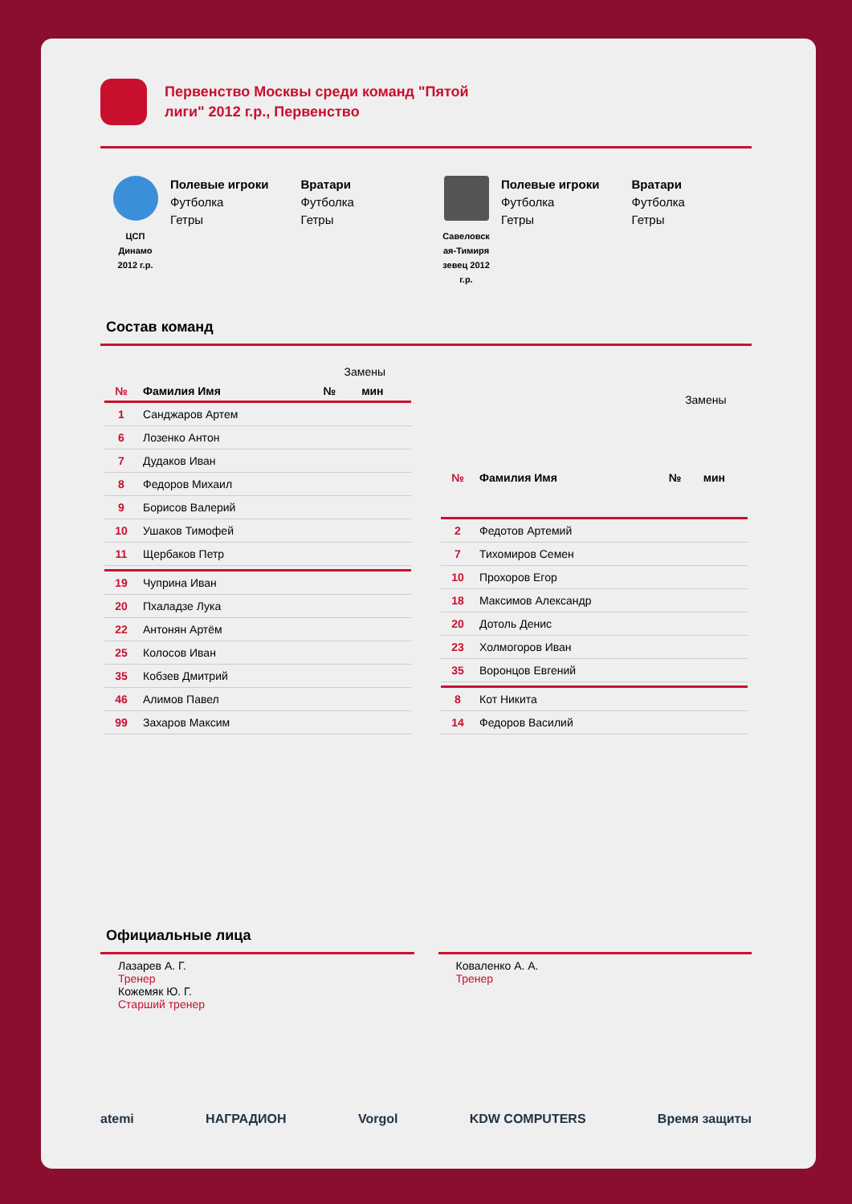Первенство Москвы среди команд "Пятой лиги" 2012 г.р., Первенство
ЦСП
Динамо
2012 г.р.
Полевые игроки
Футболка
Гетры
Вратари
Футболка
Гетры
Савеловск
ая-Тимиря
зевец 2012
г.р.
Полевые игроки
Футболка
Гетры
Вратари
Футболка
Гетры
Состав команд
| | | Замены | |
| --- | --- | --- | --- |
| № | Фамилия Имя | № | мин |
| 1 | Санджаров Артем | | |
| 6 | Лозенко Антон | | |
| 7 | Дудаков Иван | | |
| 8 | Федоров Михаил | | |
| 9 | Борисов Валерий | | |
| 10 | Ушаков Тимофей | | |
| 11 | Щербаков Петр | | |
| 19 | Чуприна Иван | | |
| 20 | Пхаладзе Лука | | |
| 22 | Антонян Артём | | |
| 25 | Колосов Иван | | |
| 35 | Кобзев Дмитрий | | |
| 46 | Алимов Павел | | |
| 99 | Захаров Максим | | |
| | | Замены | |
| --- | --- | --- | --- |
| № | Фамилия Имя | № | мин |
| 2 | Федотов Артемий | | |
| 7 | Тихомиров Семен | | |
| 10 | Прохоров Егор | | |
| 18 | Максимов Александр | | |
| 20 | Дотоль Денис | | |
| 23 | Холмогоров Иван | | |
| 35 | Воронцов Евгений | | |
| 8 | Кот Никита | | |
| 14 | Федоров Василий | | |
Официальные лица
Лазарев А. Г.
Тренер
Кожемяк Ю. Г.
Старший тренер
Коваленко А. А.
Тренер
atemi НАГРАДИОН Vorgol KDW COMPUTERS Время защиты